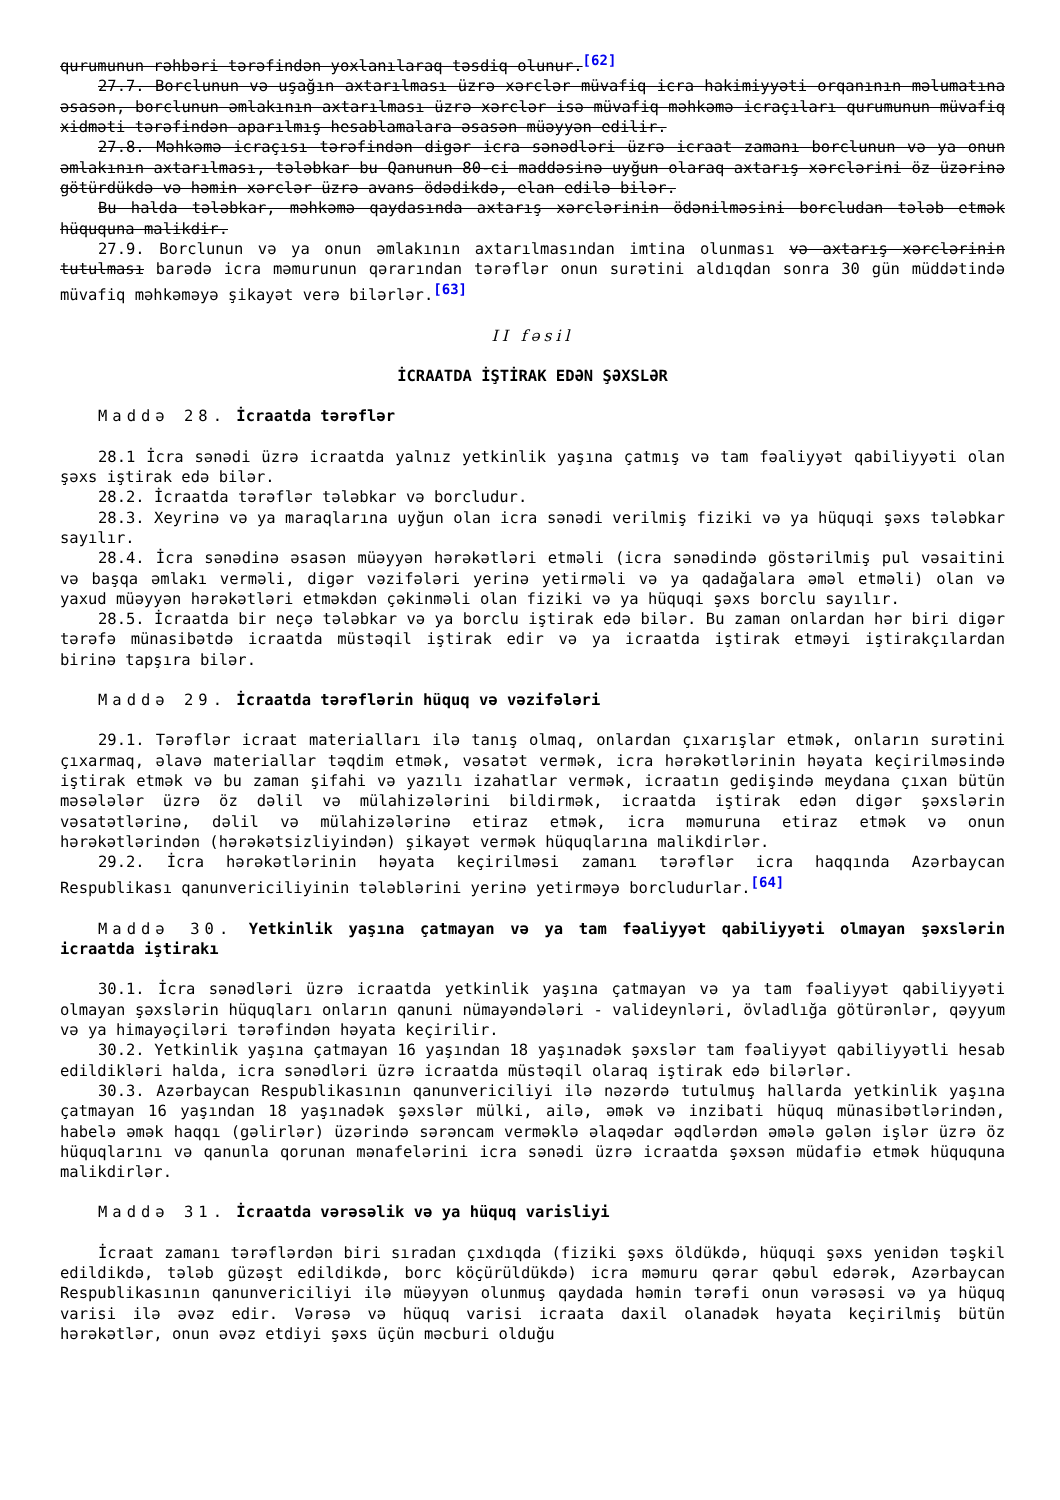qurumunun rəhbəri tərəfindən yoxlanılaraq təsdiq olunur.<sup>[62]</sup>
27.7. Borclunun və uşağın axtarılması üzrə xərclər müvafiq icra hakimiyyəti orqanının məlumatına əsasən, borclunun əmlakının axtarılması üzrə xərclər isə müvafiq məhkəmə icraçıları qurumunun müvafiq xidməti tərəfindən aparılmış hesablamalara əsasən müəyyən edilir.
27.8. Məhkəmə icraçısı tərəfindən digər icra sənədləri üzrə icraat zamanı borclunun və ya onun əmlakının axtarılması, tələbkar bu Qanunun 80-ci maddəsinə uyğun olaraq axtarış xərclərini öz üzərinə götürdükdə və həmin xərclər üzrə avans ödədikdə, elan edilə bilər.
Bu halda tələbkar, məhkəmə qaydasında axtarış xərclərinin ödənilməsini borcludan tələb etmək hüququna malikdir.
27.9. Borclunun və ya onun əmlakının axtarılmasından imtina olunması və axtarış xərclərinin tutulması barədə icra məmurunun qərarından tərəflər onun surətini aldıqdan sonra 30 gün müddətində müvafiq məhkəməyə şikayət verə bilərlər.<sup>[63]</sup>
II fəsil
İCRAATDA İŞTİRAK EDƏN ŞƏXSLƏR
Maddə 28. İcraatda tərəflər
28.1 İcra sənədi üzrə icraatda yalnız yetkinlik yaşına çatmış və tam fəaliyyət qabiliyyəti olan şəxs iştirak edə bilər.
28.2. İcraatda tərəflər tələbkar və borcludur.
28.3. Xeyrinə və ya maraqlarına uyğun olan icra sənədi verilmiş fiziki və ya hüquqi şəxs tələbkar sayılır.
28.4. İcra sənədinə əsasən müəyyən hərəkətləri etməli (icra sənədində göstərilmiş pul vəsaitini və başqa əmlakı verməli, digər vəzifələri yerinə yetirməli və ya qadağalara əməl etməli) olan və yaxud müəyyən hərəkətləri etməkdən çəkinməli olan fiziki və ya hüquqi şəxs borclu sayılır.
28.5. İcraatda bir neçə tələbkar və ya borclu iştirak edə bilər. Bu zaman onlardan hər biri digər tərəfə münasibətdə icraatda müstəqil iştirak edir və ya icraatda iştirak etməyi iştirakçılardan birinə tapşıra bilər.
Maddə 29. İcraatda tərəflərin hüquq və vəzifələri
29.1. Tərəflər icraat materialları ilə tanış olmaq, onlardan çıxarışlar etmək, onların surətini çıxarmaq, əlavə materiallar təqdim etmək, vəsatət vermək, icra hərəkətlərinin həyata keçirilməsində iştirak etmək və bu zaman şifahi və yazılı izahatlar vermək, icraatın gedişində meydana çıxan bütün məsələlər üzrə öz dəlil və mülahizələrini bildirmək, icraatda iştirak edən digər şəxslərin vəsatətlərinə, dəlil və mülahizələrinə etiraz etmək, icra məmuruna etiraz etmək və onun hərəkətlərindən (hərəkətsizliyindən) şikayət vermək hüquqlarına malikdirlər.
29.2. İcra hərəkətlərinin həyata keçirilməsi zamanı tərəflər icra haqqında Azərbaycan Respublikası qanunvericiliyinin tələblərini yerinə yetirməyə borcludurlar.<sup>[64]</sup>
Maddə 30. Yetkinlik yaşına çatmayan və ya tam fəaliyyət qabiliyyəti olmayan şəxslərin icraatda iştirakı
30.1. İcra sənədləri üzrə icraatda yetkinlik yaşına çatmayan və ya tam fəaliyyət qabiliyyəti olmayan şəxslərin hüquqları onların qanuni nümayəndələri - valideynləri, övladlığa götürənlər, qəyyum və ya himayəçiləri tərəfindən həyata keçirilir.
30.2. Yetkinlik yaşına çatmayan 16 yaşından 18 yaşınadək şəxslər tam fəaliyyət qabiliyyətli hesab edildikləri halda, icra sənədləri üzrə icraatda müstəqil olaraq iştirak edə bilərlər.
30.3. Azərbaycan Respublikasının qanunvericiliyi ilə nəzərdə tutulmuş hallarda yetkinlik yaşına çatmayan 16 yaşından 18 yaşınadək şəxslər mülki, ailə, əmək və inzibati hüquq münasibətlərindən, habelə əmək haqqı (gəlirlər) üzərində sərəncam verməklə əlaqədar əqdlərdən əmələ gələn işlər üzrə öz hüquqlarını və qanunla qorunan mənafelərini icra sənədi üzrə icraatda şəxsən müdafiə etmək hüququna malikdirlər.
Maddə 31. İcraatda vərəsəlik və ya hüquq varisliyi
İcraat zamanı tərəflərdən biri sıradan çıxdıqda (fiziki şəxs öldükdə, hüquqi şəxs yenidən təşkil edildikdə, tələb güzəşt edildikdə, borc köçürüldükdə) icra məmuru qərar qəbul edərək, Azərbaycan Respublikasının qanunvericiliyi ilə müəyyən olunmuş qaydada həmin tərəfi onun vərəsəsi və ya hüquq varisi ilə əvəz edir. Vərəsə və hüquq varisi icraata daxil olanadək həyata keçirilmiş bütün hərəkətlər, onun əvəz etdiyi şəxs üçün məcburi olduğu